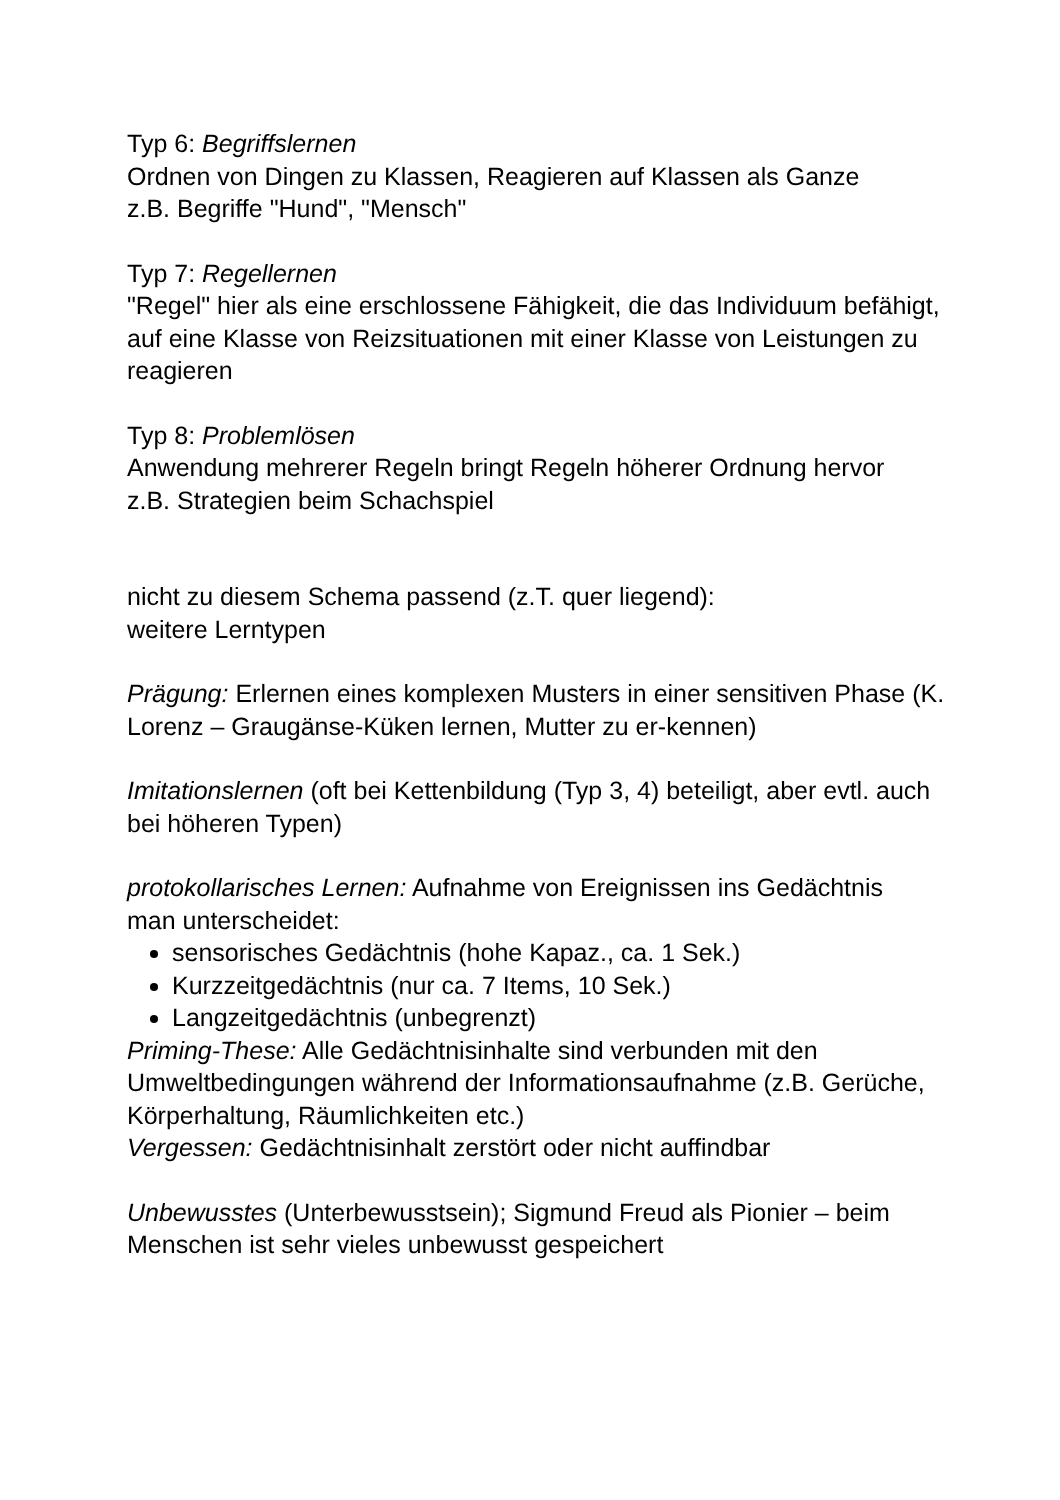Typ 6: Begriffslernen
Ordnen von Dingen zu Klassen, Reagieren auf Klassen als Ganze
z.B. Begriffe "Hund", "Mensch"
Typ 7: Regellernen
"Regel" hier als eine erschlossene Fähigkeit, die das Individuum befähigt, auf eine Klasse von Reizsituationen mit einer Klasse von Leistungen zu reagieren
Typ 8: Problemlösen
Anwendung mehrerer Regeln bringt Regeln höherer Ordnung hervor
z.B. Strategien beim Schachspiel
nicht zu diesem Schema passend (z.T. quer liegend):
weitere Lerntypen
Prägung: Erlernen eines komplexen Musters in einer sensitiven Phase (K. Lorenz – Graugänse-Küken lernen, Mutter zu er-kennen)
Imitationslernen (oft bei Kettenbildung (Typ 3, 4) beteiligt, aber evtl. auch bei höheren Typen)
protokollarisches Lernen: Aufnahme von Ereignissen ins Gedächtnis
man unterscheidet:
sensorisches Gedächtnis (hohe Kapaz., ca. 1 Sek.)
Kurzzeitgedächtnis (nur ca. 7 Items, 10 Sek.)
Langzeitgedächtnis (unbegrenzt)
Priming-These: Alle Gedächtnisinhalte sind verbunden mit den Umweltbedingungen während der Informationsaufnahme (z.B. Gerüche, Körperhaltung, Räumlichkeiten etc.)
Vergessen: Gedächtnisinhalt zerstört oder nicht auffindbar
Unbewusstes (Unterbewusstsein); Sigmund Freud als Pionier – beim Menschen ist sehr vieles unbewusst gespeichert